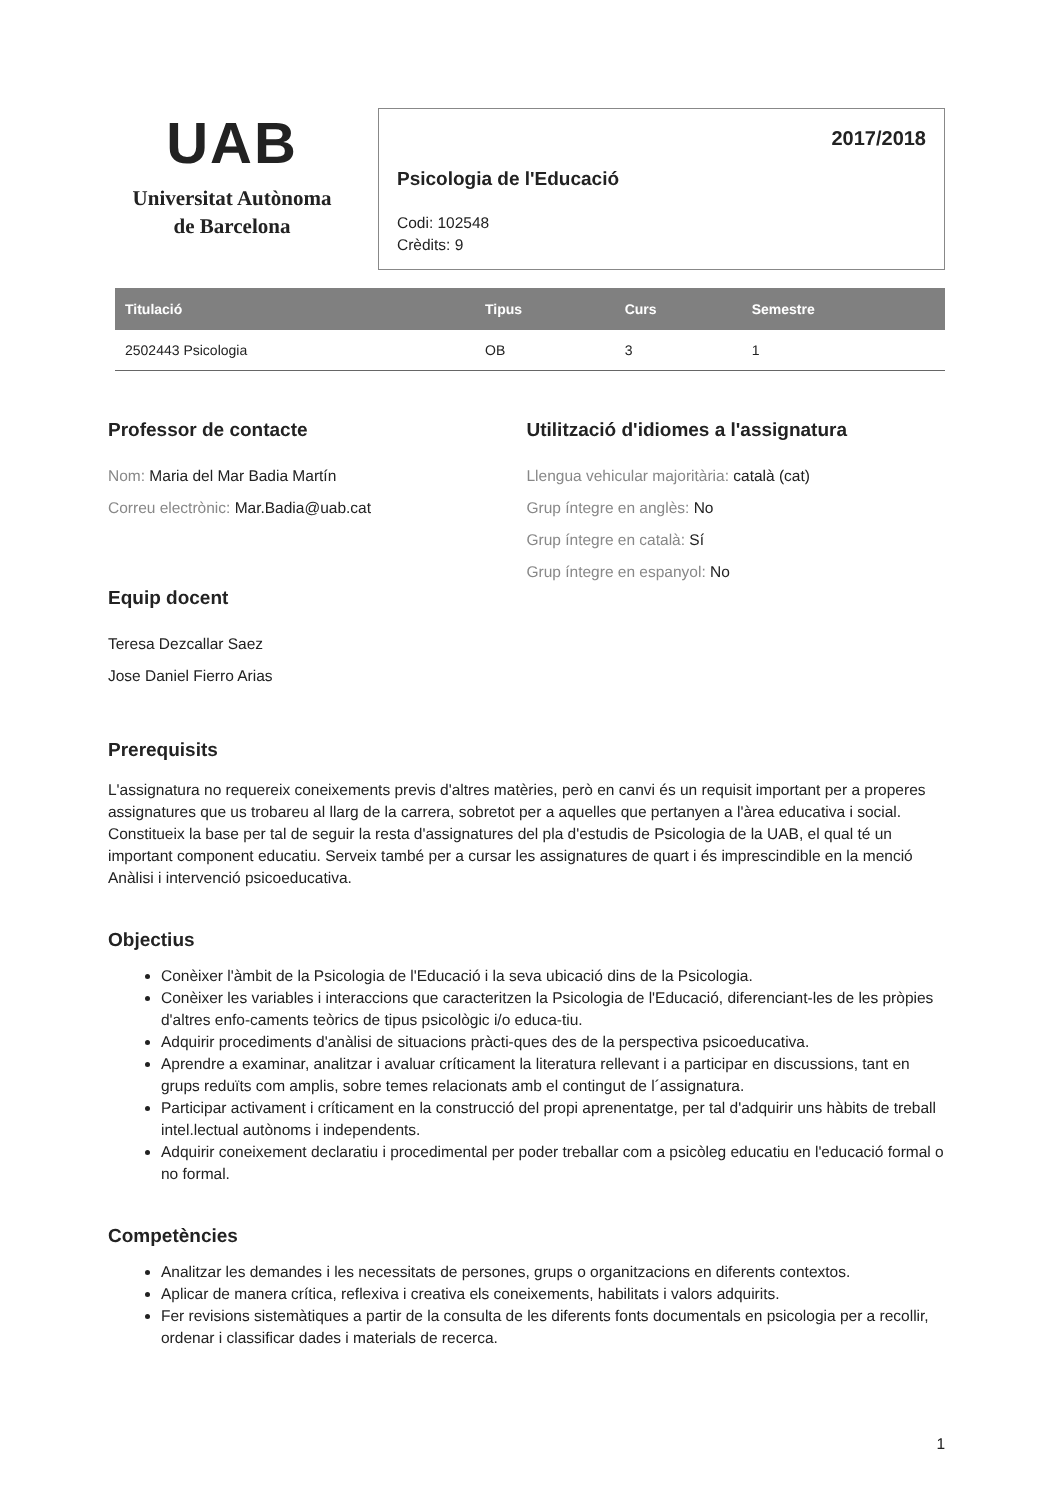UAB
Universitat Autònoma
de Barcelona
2017/2018
Psicologia de l'Educació
Codi: 102548
Crèdits: 9
| Titulació | Tipus | Curs | Semestre |
| --- | --- | --- | --- |
| 2502443 Psicologia | OB | 3 | 1 |
Professor de contacte
Nom: Maria del Mar Badia Martín
Correu electrònic: Mar.Badia@uab.cat
Equip docent
Teresa Dezcallar Saez
Jose Daniel Fierro Arias
Utilització d'idiomes a l'assignatura
Llengua vehicular majoritària: català (cat)
Grup íntegre en anglès: No
Grup íntegre en català: Sí
Grup íntegre en espanyol: No
Prerequisits
L'assignatura no requereix coneixements previs d'altres matèries, però en canvi és un requisit important per a properes assignatures que us trobareu al llarg de la carrera, sobretot per a aquelles que pertanyen a l'àrea educativa i social. Constitueix la base per tal de seguir la resta d'assignatures del pla d'estudis de Psicologia de la UAB, el qual té un important component educatiu. Serveix també per a cursar les assignatures de quart i és imprescindible en la menció Anàlisi i intervenció psicoeducativa.
Objectius
Conèixer l'àmbit de la Psicologia de l'Educació i la seva ubicació dins de la Psicologia.
Conèixer les variables i interaccions que caracteritzen la Psicologia de l'Educació, diferenciant-les de les pròpies d'altres enfo-caments teòrics de tipus psicològic i/o educa-tiu.
Adquirir procediments d'anàlisi de situacions pràcti-ques des de la perspectiva psicoeducativa.
Aprendre a examinar, analitzar i avaluar críticament la literatura rellevant i a participar en discussions, tant en grups reduïts com amplis, sobre temes relacionats amb el contingut de l´assignatura.
Participar activament i críticament en la construcció del propi aprenentatge, per tal d'adquirir uns hàbits de treball intel.lectual autònoms i independents.
Adquirir coneixement declaratiu i procedimental per poder treballar com a psicòleg educatiu en l'educació formal o no formal.
Competències
Analitzar les demandes i les necessitats de persones, grups o organitzacions en diferents contextos.
Aplicar de manera crítica, reflexiva i creativa els coneixements, habilitats i valors adquirits.
Fer revisions sistemàtiques a partir de la consulta de les diferents fonts documentals en psicologia per a recollir, ordenar i classificar dades i materials de recerca.
1